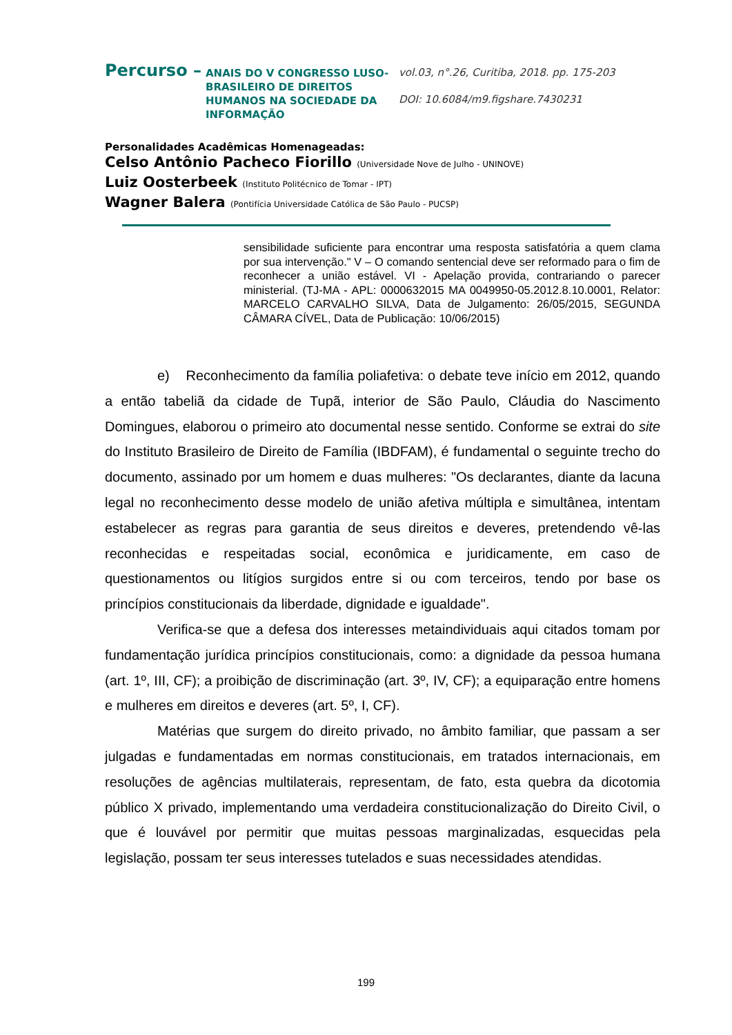Percurso –
ANAIS DO V CONGRESSO LUSO-BRASILEIRO DE DIREITOS HUMANOS NA SOCIEDADE DA INFORMAÇÃO
vol.03, n°.26, Curitiba, 2018. pp. 175-203
DOI: 10.6084/m9.figshare.7430231
Personalidades Acadêmicas Homenageadas:
Celso Antônio Pacheco Fiorillo (Universidade Nove de Julho - UNINOVE)
Luiz Oosterbeek (Instituto Politécnico de Tomar - IPT)
Wagner Balera (Pontifícia Universidade Católica de São Paulo - PUCSP)
sensibilidade suficiente para encontrar uma resposta satisfatória a quem clama por sua intervenção." V – O comando sentencial deve ser reformado para o fim de reconhecer a união estável. VI - Apelação provida, contrariando o parecer ministerial. (TJ-MA - APL: 0000632015 MA 0049950-05.2012.8.10.0001, Relator: MARCELO CARVALHO SILVA, Data de Julgamento: 26/05/2015, SEGUNDA CÂMARA CÍVEL, Data de Publicação: 10/06/2015)
e) Reconhecimento da família poliafetiva: o debate teve início em 2012, quando a então tabeliã da cidade de Tupã, interior de São Paulo, Cláudia do Nascimento Domingues, elaborou o primeiro ato documental nesse sentido. Conforme se extrai do site do Instituto Brasileiro de Direito de Família (IBDFAM), é fundamental o seguinte trecho do documento, assinado por um homem e duas mulheres: "Os declarantes, diante da lacuna legal no reconhecimento desse modelo de união afetiva múltipla e simultânea, intentam estabelecer as regras para garantia de seus direitos e deveres, pretendendo vê-las reconhecidas e respeitadas social, econômica e juridicamente, em caso de questionamentos ou litígios surgidos entre si ou com terceiros, tendo por base os princípios constitucionais da liberdade, dignidade e igualdade".
Verifica-se que a defesa dos interesses metaindividuais aqui citados tomam por fundamentação jurídica princípios constitucionais, como: a dignidade da pessoa humana (art. 1º, III, CF); a proibição de discriminação (art. 3º, IV, CF); a equiparação entre homens e mulheres em direitos e deveres (art. 5º, I, CF).
Matérias que surgem do direito privado, no âmbito familiar, que passam a ser julgadas e fundamentadas em normas constitucionais, em tratados internacionais, em resoluções de agências multilaterais, representam, de fato, esta quebra da dicotomia público X privado, implementando uma verdadeira constitucionalização do Direito Civil, o que é louvável por permitir que muitas pessoas marginalizadas, esquecidas pela legislação, possam ter seus interesses tutelados e suas necessidades atendidas.
199